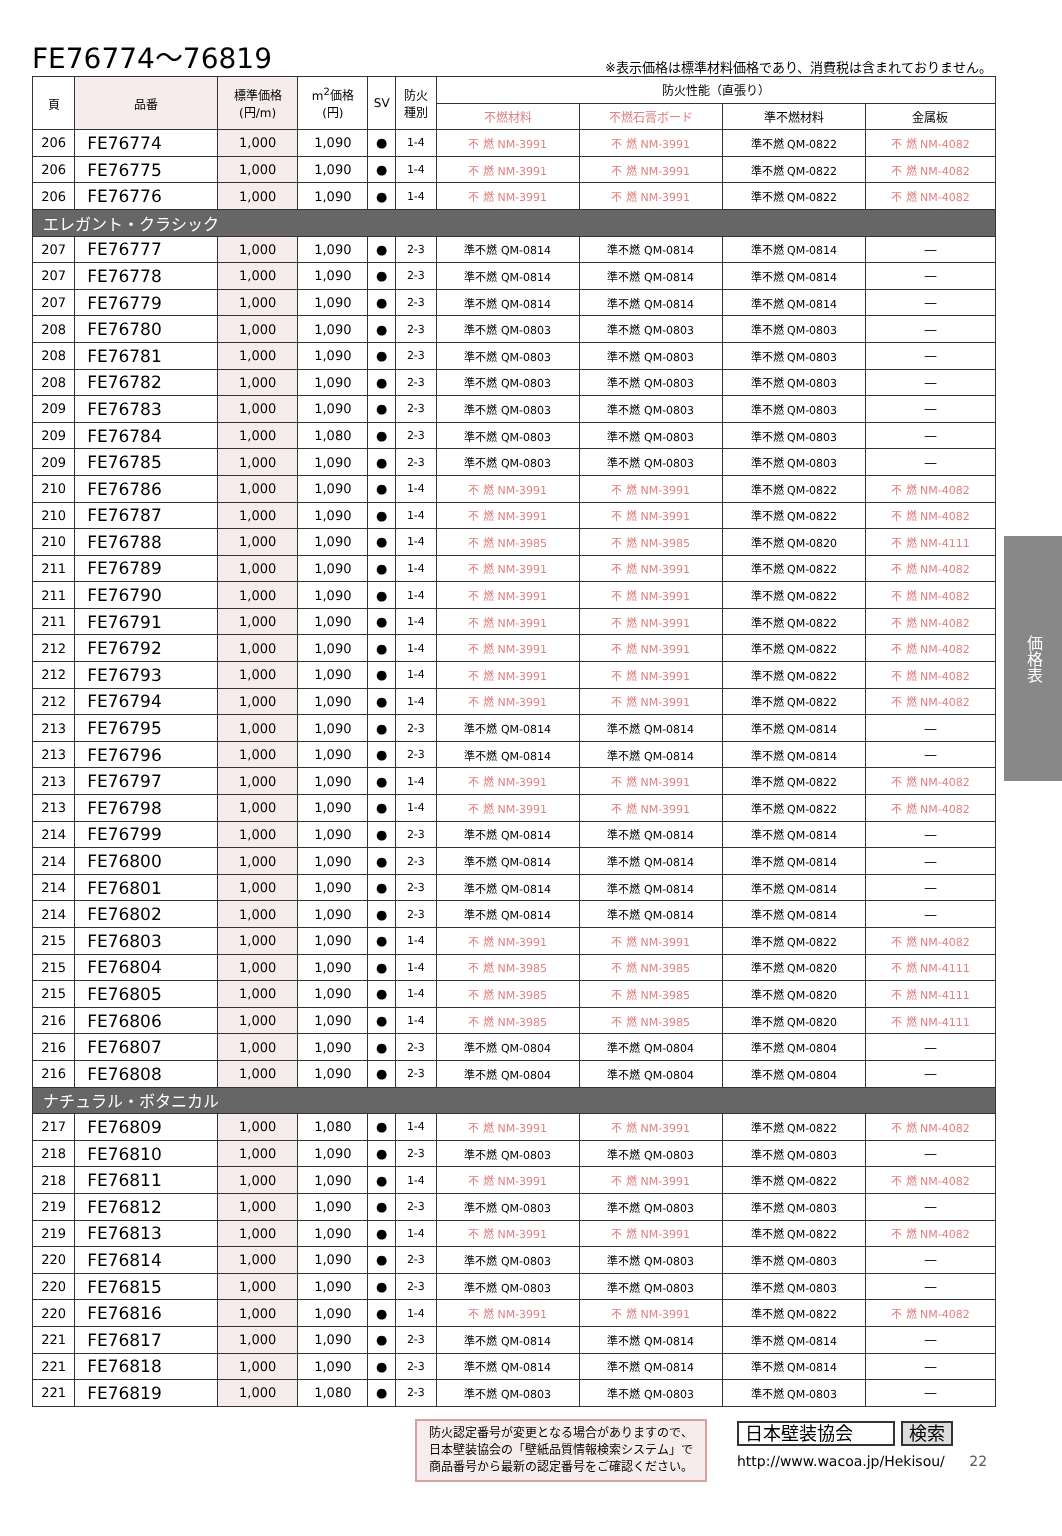FE76774～76819
※表示価格は標準材料価格であり、消費税は含まれておりません。
| 頁 | 品番 | 標準価格 (円/m) | m<sup>2</sup>価格 (円) | SV | 防火 種別 | 防火性能（直張り） | | | |
| --- | --- | --- | --- | --- | --- | --- | --- | --- | --- |
| | | | | | | 不燃材料 | 不燃石膏ボード | 準不燃材料 | 金属板 |
| 206 | FE76774 | 1,000 | 1,090 | ● | 1-4 | 不 燃 NM-3991 | 不 燃 NM-3991 | 準不燃 QM-0822 | 不 燃 NM-4082 |
| 206 | FE76775 | 1,000 | 1,090 | ● | 1-4 | 不 燃 NM-3991 | 不 燃 NM-3991 | 準不燃 QM-0822 | 不 燃 NM-4082 |
| 206 | FE76776 | 1,000 | 1,090 | ● | 1-4 | 不 燃 NM-3991 | 不 燃 NM-3991 | 準不燃 QM-0822 | 不 燃 NM-4082 |
| エレガント・クラシック | | | | | | | | | |
| 207 | FE76777 | 1,000 | 1,090 | ● | 2-3 | 準不燃 QM-0814 | 準不燃 QM-0814 | 準不燃 QM-0814 | — |
| 207 | FE76778 | 1,000 | 1,090 | ● | 2-3 | 準不燃 QM-0814 | 準不燃 QM-0814 | 準不燃 QM-0814 | — |
| 207 | FE76779 | 1,000 | 1,090 | ● | 2-3 | 準不燃 QM-0814 | 準不燃 QM-0814 | 準不燃 QM-0814 | — |
| 208 | FE76780 | 1,000 | 1,090 | ● | 2-3 | 準不燃 QM-0803 | 準不燃 QM-0803 | 準不燃 QM-0803 | — |
| 208 | FE76781 | 1,000 | 1,090 | ● | 2-3 | 準不燃 QM-0803 | 準不燃 QM-0803 | 準不燃 QM-0803 | — |
| 208 | FE76782 | 1,000 | 1,090 | ● | 2-3 | 準不燃 QM-0803 | 準不燃 QM-0803 | 準不燃 QM-0803 | — |
| 209 | FE76783 | 1,000 | 1,090 | ● | 2-3 | 準不燃 QM-0803 | 準不燃 QM-0803 | 準不燃 QM-0803 | — |
| 209 | FE76784 | 1,000 | 1,080 | ● | 2-3 | 準不燃 QM-0803 | 準不燃 QM-0803 | 準不燃 QM-0803 | — |
| 209 | FE76785 | 1,000 | 1,090 | ● | 2-3 | 準不燃 QM-0803 | 準不燃 QM-0803 | 準不燃 QM-0803 | — |
| 210 | FE76786 | 1,000 | 1,090 | ● | 1-4 | 不 燃 NM-3991 | 不 燃 NM-3991 | 準不燃 QM-0822 | 不 燃 NM-4082 |
| 210 | FE76787 | 1,000 | 1,090 | ● | 1-4 | 不 燃 NM-3991 | 不 燃 NM-3991 | 準不燃 QM-0822 | 不 燃 NM-4082 |
| 210 | FE76788 | 1,000 | 1,090 | ● | 1-4 | 不 燃 NM-3985 | 不 燃 NM-3985 | 準不燃 QM-0820 | 不 燃 NM-4111 |
| 211 | FE76789 | 1,000 | 1,090 | ● | 1-4 | 不 燃 NM-3991 | 不 燃 NM-3991 | 準不燃 QM-0822 | 不 燃 NM-4082 |
| 211 | FE76790 | 1,000 | 1,090 | ● | 1-4 | 不 燃 NM-3991 | 不 燃 NM-3991 | 準不燃 QM-0822 | 不 燃 NM-4082 |
| 211 | FE76791 | 1,000 | 1,090 | ● | 1-4 | 不 燃 NM-3991 | 不 燃 NM-3991 | 準不燃 QM-0822 | 不 燃 NM-4082 |
| 212 | FE76792 | 1,000 | 1,090 | ● | 1-4 | 不 燃 NM-3991 | 不 燃 NM-3991 | 準不燃 QM-0822 | 不 燃 NM-4082 |
| 212 | FE76793 | 1,000 | 1,090 | ● | 1-4 | 不 燃 NM-3991 | 不 燃 NM-3991 | 準不燃 QM-0822 | 不 燃 NM-4082 |
| 212 | FE76794 | 1,000 | 1,090 | ● | 1-4 | 不 燃 NM-3991 | 不 燃 NM-3991 | 準不燃 QM-0822 | 不 燃 NM-4082 |
| 213 | FE76795 | 1,000 | 1,090 | ● | 2-3 | 準不燃 QM-0814 | 準不燃 QM-0814 | 準不燃 QM-0814 | — |
| 213 | FE76796 | 1,000 | 1,090 | ● | 2-3 | 準不燃 QM-0814 | 準不燃 QM-0814 | 準不燃 QM-0814 | — |
| 213 | FE76797 | 1,000 | 1,090 | ● | 1-4 | 不 燃 NM-3991 | 不 燃 NM-3991 | 準不燃 QM-0822 | 不 燃 NM-4082 |
| 213 | FE76798 | 1,000 | 1,090 | ● | 1-4 | 不 燃 NM-3991 | 不 燃 NM-3991 | 準不燃 QM-0822 | 不 燃 NM-4082 |
| 214 | FE76799 | 1,000 | 1,090 | ● | 2-3 | 準不燃 QM-0814 | 準不燃 QM-0814 | 準不燃 QM-0814 | — |
| 214 | FE76800 | 1,000 | 1,090 | ● | 2-3 | 準不燃 QM-0814 | 準不燃 QM-0814 | 準不燃 QM-0814 | — |
| 214 | FE76801 | 1,000 | 1,090 | ● | 2-3 | 準不燃 QM-0814 | 準不燃 QM-0814 | 準不燃 QM-0814 | — |
| 214 | FE76802 | 1,000 | 1,090 | ● | 2-3 | 準不燃 QM-0814 | 準不燃 QM-0814 | 準不燃 QM-0814 | — |
| 215 | FE76803 | 1,000 | 1,090 | ● | 1-4 | 不 燃 NM-3991 | 不 燃 NM-3991 | 準不燃 QM-0822 | 不 燃 NM-4082 |
| 215 | FE76804 | 1,000 | 1,090 | ● | 1-4 | 不 燃 NM-3985 | 不 燃 NM-3985 | 準不燃 QM-0820 | 不 燃 NM-4111 |
| 215 | FE76805 | 1,000 | 1,090 | ● | 1-4 | 不 燃 NM-3985 | 不 燃 NM-3985 | 準不燃 QM-0820 | 不 燃 NM-4111 |
| 216 | FE76806 | 1,000 | 1,090 | ● | 1-4 | 不 燃 NM-3985 | 不 燃 NM-3985 | 準不燃 QM-0820 | 不 燃 NM-4111 |
| 216 | FE76807 | 1,000 | 1,090 | ● | 2-3 | 準不燃 QM-0804 | 準不燃 QM-0804 | 準不燃 QM-0804 | — |
| 216 | FE76808 | 1,000 | 1,090 | ● | 2-3 | 準不燃 QM-0804 | 準不燃 QM-0804 | 準不燃 QM-0804 | — |
| ナチュラル・ボタニカル | | | | | | | | | |
| 217 | FE76809 | 1,000 | 1,080 | ● | 1-4 | 不 燃 NM-3991 | 不 燃 NM-3991 | 準不燃 QM-0822 | 不 燃 NM-4082 |
| 218 | FE76810 | 1,000 | 1,090 | ● | 2-3 | 準不燃 QM-0803 | 準不燃 QM-0803 | 準不燃 QM-0803 | — |
| 218 | FE76811 | 1,000 | 1,090 | ● | 1-4 | 不 燃 NM-3991 | 不 燃 NM-3991 | 準不燃 QM-0822 | 不 燃 NM-4082 |
| 219 | FE76812 | 1,000 | 1,090 | ● | 2-3 | 準不燃 QM-0803 | 準不燃 QM-0803 | 準不燃 QM-0803 | — |
| 219 | FE76813 | 1,000 | 1,090 | ● | 1-4 | 不 燃 NM-3991 | 不 燃 NM-3991 | 準不燃 QM-0822 | 不 燃 NM-4082 |
| 220 | FE76814 | 1,000 | 1,090 | ● | 2-3 | 準不燃 QM-0803 | 準不燃 QM-0803 | 準不燃 QM-0803 | — |
| 220 | FE76815 | 1,000 | 1,090 | ● | 2-3 | 準不燃 QM-0803 | 準不燃 QM-0803 | 準不燃 QM-0803 | — |
| 220 | FE76816 | 1,000 | 1,090 | ● | 1-4 | 不 燃 NM-3991 | 不 燃 NM-3991 | 準不燃 QM-0822 | 不 燃 NM-4082 |
| 221 | FE76817 | 1,000 | 1,090 | ● | 2-3 | 準不燃 QM-0814 | 準不燃 QM-0814 | 準不燃 QM-0814 | — |
| 221 | FE76818 | 1,000 | 1,090 | ● | 2-3 | 準不燃 QM-0814 | 準不燃 QM-0814 | 準不燃 QM-0814 | — |
| 221 | FE76819 | 1,000 | 1,080 | ● | 2-3 | 準不燃 QM-0803 | 準不燃 QM-0803 | 準不燃 QM-0803 | — |
価格表
防火認定番号が変更となる場合がありますので、
日本壁装協会の「壁紙品質情報検索システム」で
商品番号から最新の認定番号をご確認ください。
日本壁装協会 検索
http://www.wacoa.jp/Hekisou/ 22